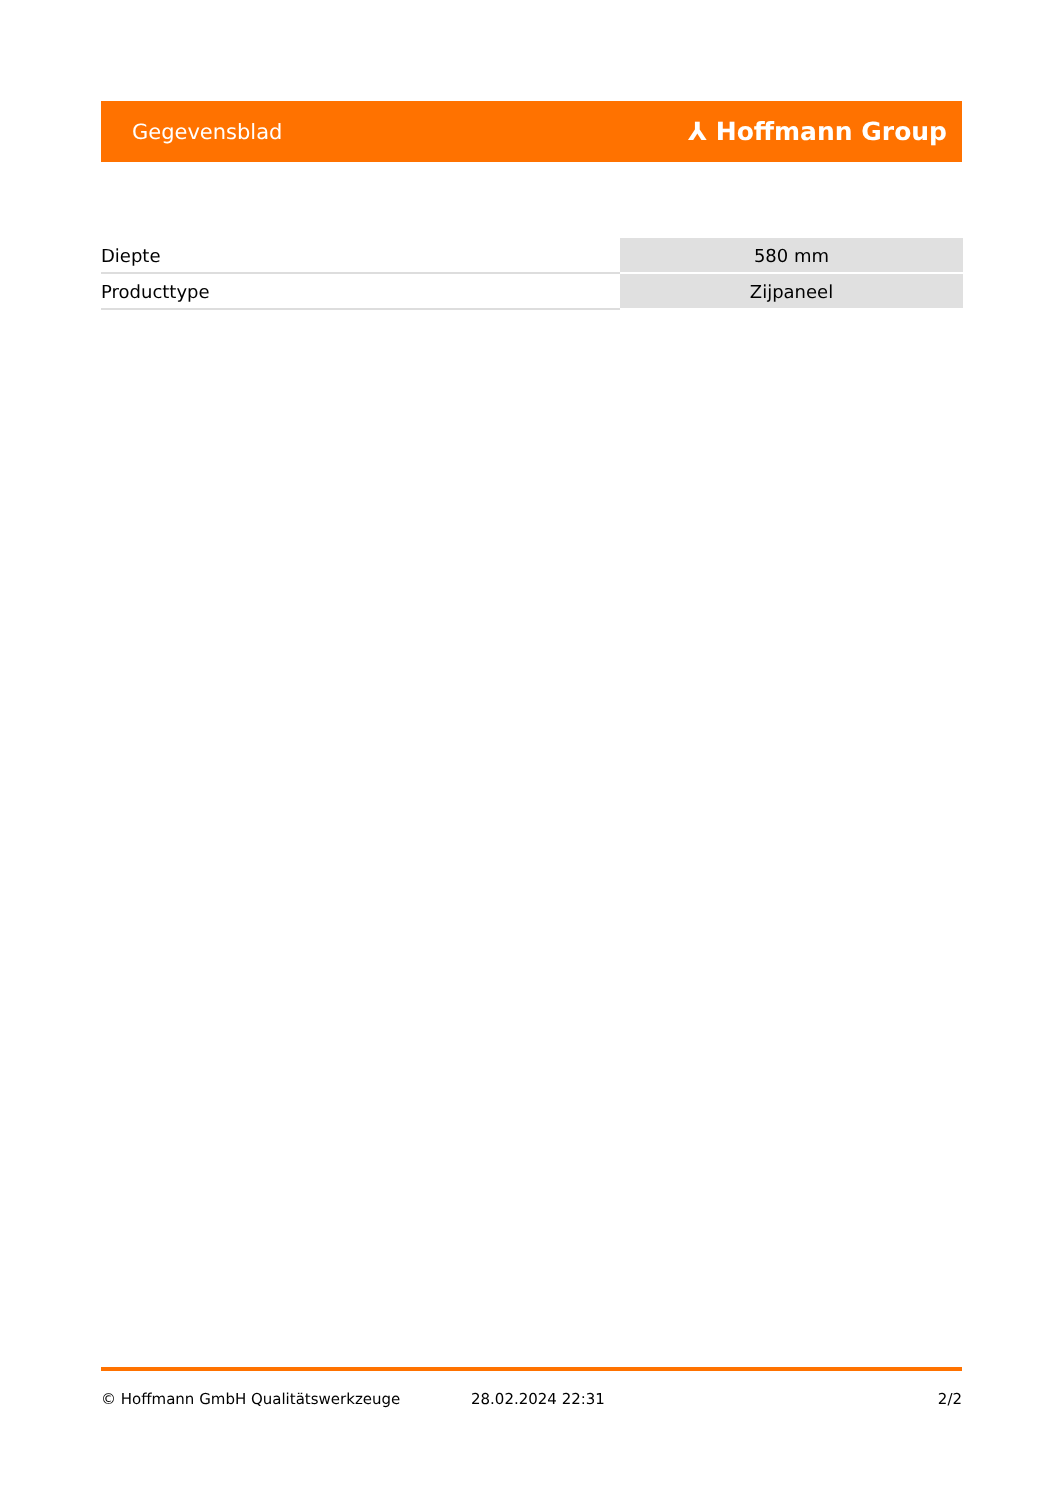Gegevensblad ⅄ Hoffmann Group
| Diepte | 580 mm |
| Producttype | Zijpaneel |
© Hoffmann GmbH Qualitätswerkzeuge 28.02.2024 22:31 2/2